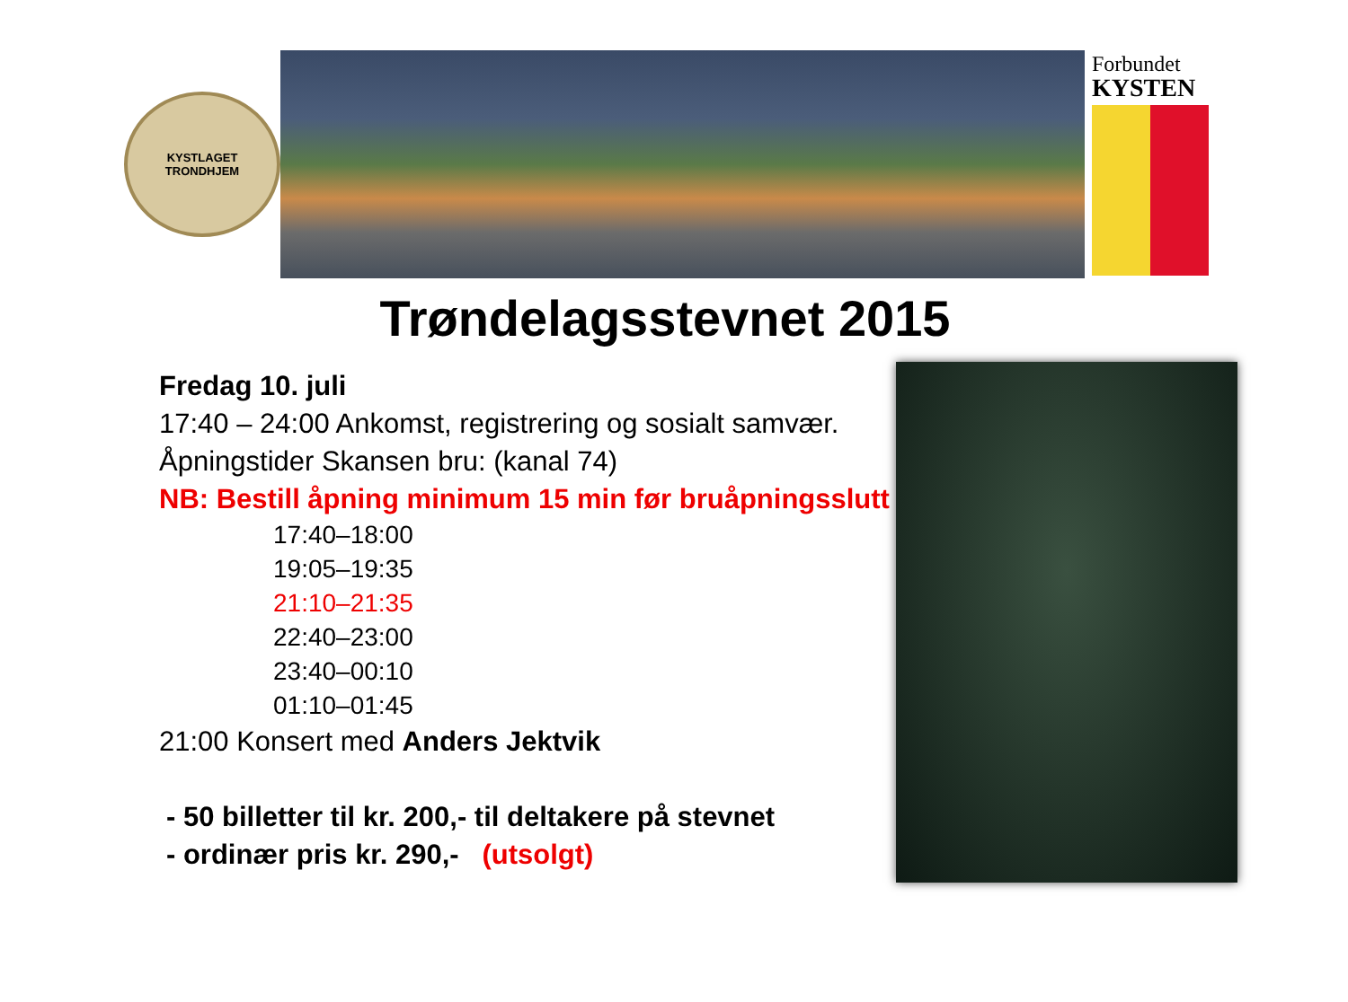KYSTLAGET
TRONDHJEM
Forbundet
KYSTEN
Trøndelagsstevnet 2015
Fredag 10. juli
17:40 – 24:00 Ankomst, registrering og sosialt samvær.
Åpningstider Skansen bru: (kanal 74)
NB: Bestill åpning minimum 15 min før bruåpningsslutt
17:40–18:00
19:05–19:35
21:10–21:35
22:40–23:00
23:40–00:10
01:10–01:45
21:00 Konsert med Anders Jektvik
- 50 billetter til kr. 200,- til deltakere på stevnet
- ordinær pris kr. 290,- (utsolgt)